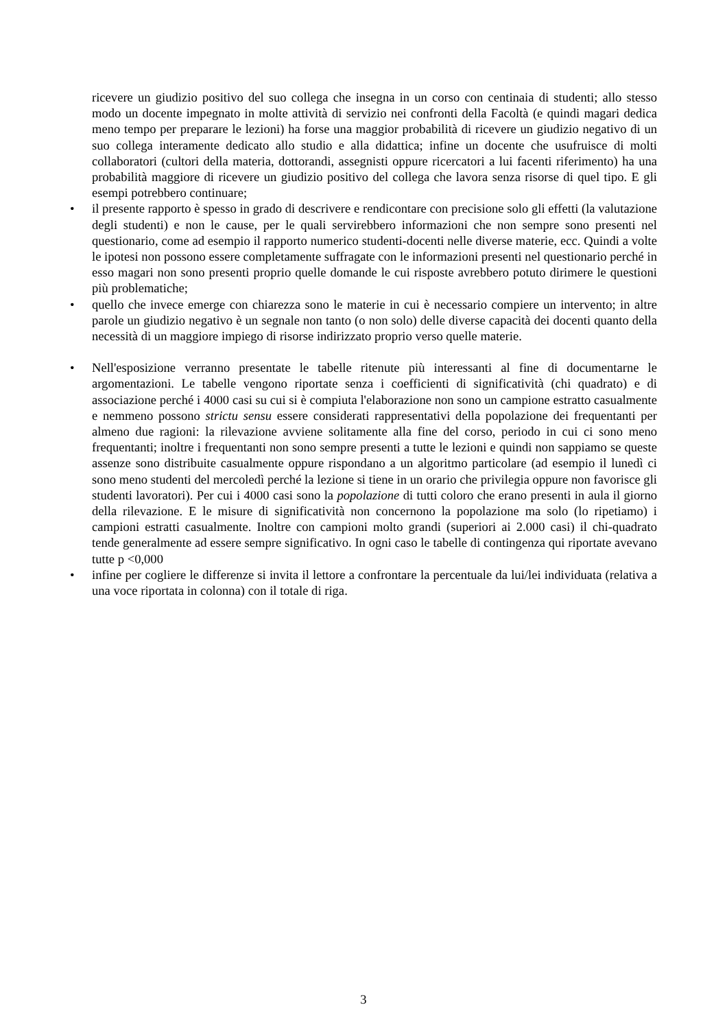ricevere un giudizio positivo del suo collega che insegna in un corso con centinaia di studenti; allo stesso modo un docente impegnato in molte attività di servizio nei confronti della Facoltà (e quindi magari dedica meno tempo per preparare le lezioni) ha forse una maggior probabilità di ricevere un giudizio negativo di un suo collega interamente dedicato allo studio e alla didattica; infine un docente che usufruisce di molti collaboratori (cultori della materia, dottorandi, assegnisti oppure ricercatori a lui facenti riferimento) ha una probabilità maggiore di ricevere un giudizio positivo del collega che lavora senza risorse di quel tipo. E gli esempi potrebbero continuare;
• il presente rapporto è spesso in grado di descrivere e rendicontare con precisione solo gli effetti (la valutazione degli studenti) e non le cause, per le quali servirebbero informazioni che non sempre sono presenti nel questionario, come ad esempio il rapporto numerico studenti-docenti nelle diverse materie, ecc. Quindi a volte le ipotesi non possono essere completamente suffragate con le informazioni presenti nel questionario perché in esso magari non sono presenti proprio quelle domande le cui risposte avrebbero potuto dirimere le questioni più problematiche;
• quello che invece emerge con chiarezza sono le materie in cui è necessario compiere un intervento; in altre parole un giudizio negativo è un segnale non tanto (o non solo) delle diverse capacità dei docenti quanto della necessità di un maggiore impiego di risorse indirizzato proprio verso quelle materie.
• Nell'esposizione verranno presentate le tabelle ritenute più interessanti al fine di documentarne le argomentazioni. Le tabelle vengono riportate senza i coefficienti di significatività (chi quadrato) e di associazione perché i 4000 casi su cui si è compiuta l'elaborazione non sono un campione estratto casualmente e nemmeno possono strictu sensu essere considerati rappresentativi della popolazione dei frequentanti per almeno due ragioni: la rilevazione avviene solitamente alla fine del corso, periodo in cui ci sono meno frequentanti; inoltre i frequentanti non sono sempre presenti a tutte le lezioni e quindi non sappiamo se queste assenze sono distribuite casualmente oppure rispondano a un algoritmo particolare (ad esempio il lunedì ci sono meno studenti del mercoledì perché la lezione si tiene in un orario che privilegia oppure non favorisce gli studenti lavoratori). Per cui i 4000 casi sono la popolazione di tutti coloro che erano presenti in aula il giorno della rilevazione. E le misure di significatività non concernono la popolazione ma solo (lo ripetiamo) i campioni estratti casualmente. Inoltre con campioni molto grandi (superiori ai 2.000 casi) il chi-quadrato tende generalmente ad essere sempre significativo. In ogni caso le tabelle di contingenza qui riportate avevano tutte p <0,000
• infine per cogliere le differenze si invita il lettore a confrontare la percentuale da lui/lei individuata (relativa a una voce riportata in colonna) con il totale di riga.
3